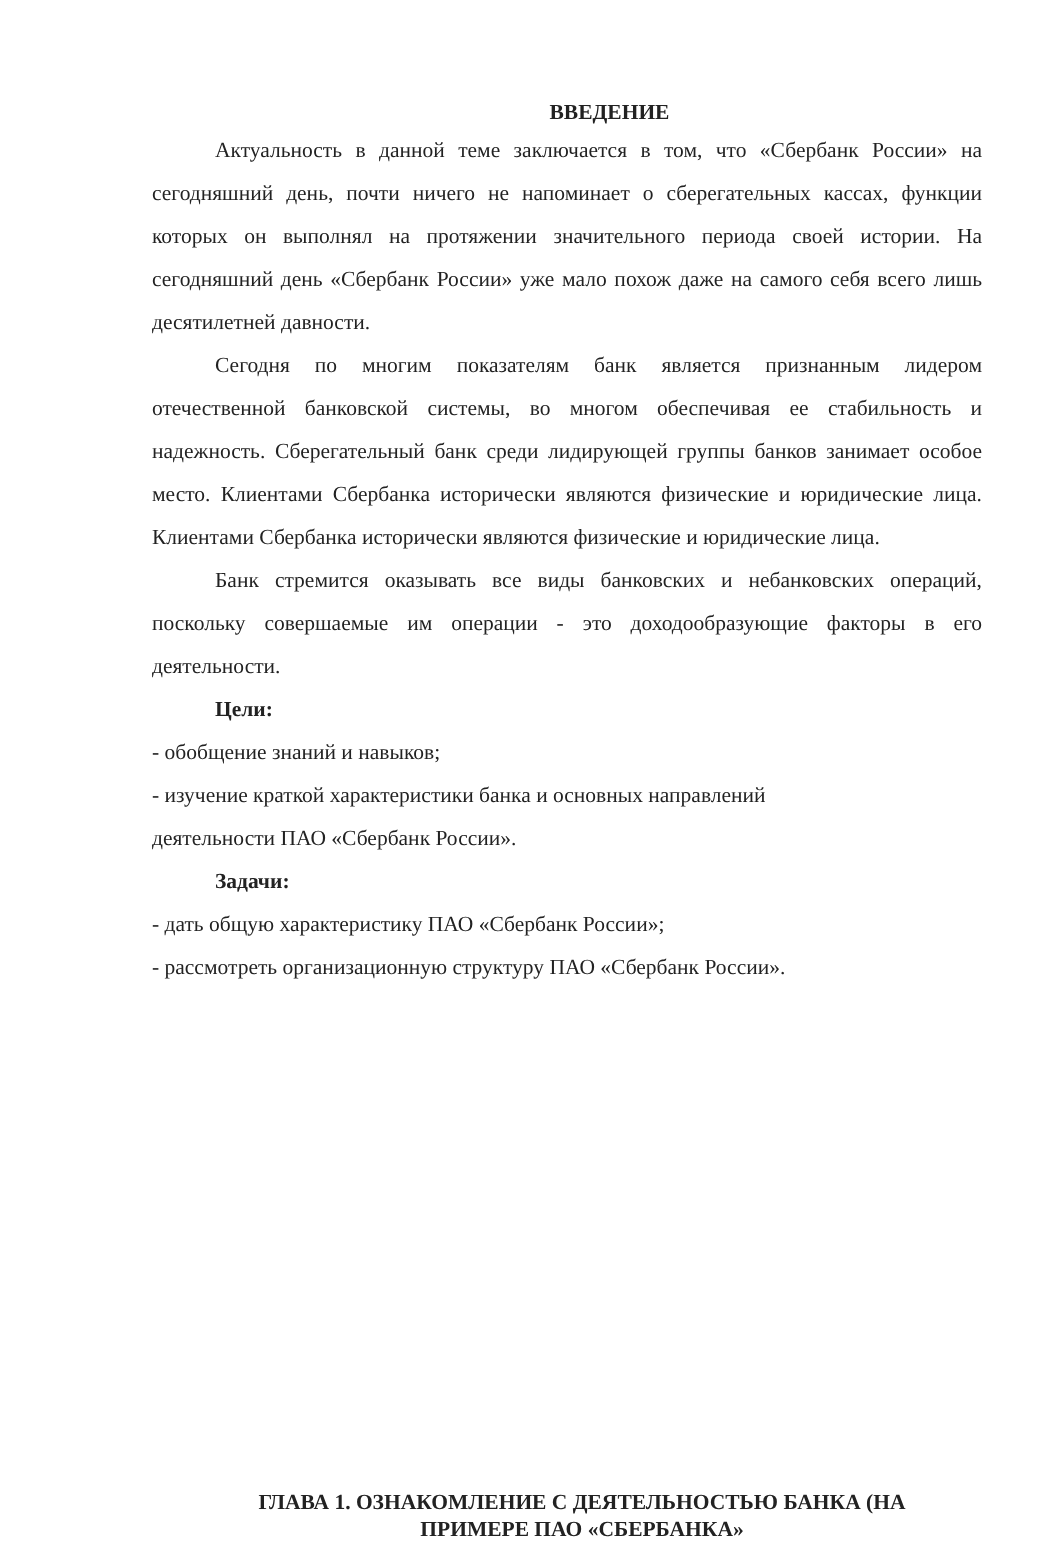ВВЕДЕНИЕ
Актуальность в данной теме заключается в том, что «Сбербанк России» на сегодняшний день, почти ничего не напоминает о сберегательных кассах, функции которых он выполнял на протяжении значительного периода своей истории. На сегодняшний день «Сбербанк России» уже мало похож даже на самого себя всего лишь десятилетней давности.
Сегодня по многим показателям банк является признанным лидером отечественной банковской системы, во многом обеспечивая ее стабильность и надежность. Сберегательный банк среди лидирующей группы банков занимает особое место. Клиентами Сбербанка исторически являются физические и юридические лица. Клиентами Сбербанка исторически являются физические и юридические лица.
Банк стремится оказывать все виды банковских и небанковских операций, поскольку совершаемые им операции - это доходообразующие факторы в его деятельности.
Цели:
- обобщение знаний и навыков;
- изучение краткой характеристики банка и основных направлений
деятельности ПАО «Сбербанк России».
Задачи:
- дать общую характеристику ПАО «Сбербанк России»;
- рассмотреть организационную структуру ПАО «Сбербанк России».
ГЛАВА 1. ОЗНАКОМЛЕНИЕ С ДЕЯТЕЛЬНОСТЬЮ БАНКА (НА
ПРИМЕРЕ ПАО «СБЕРБАНКА»